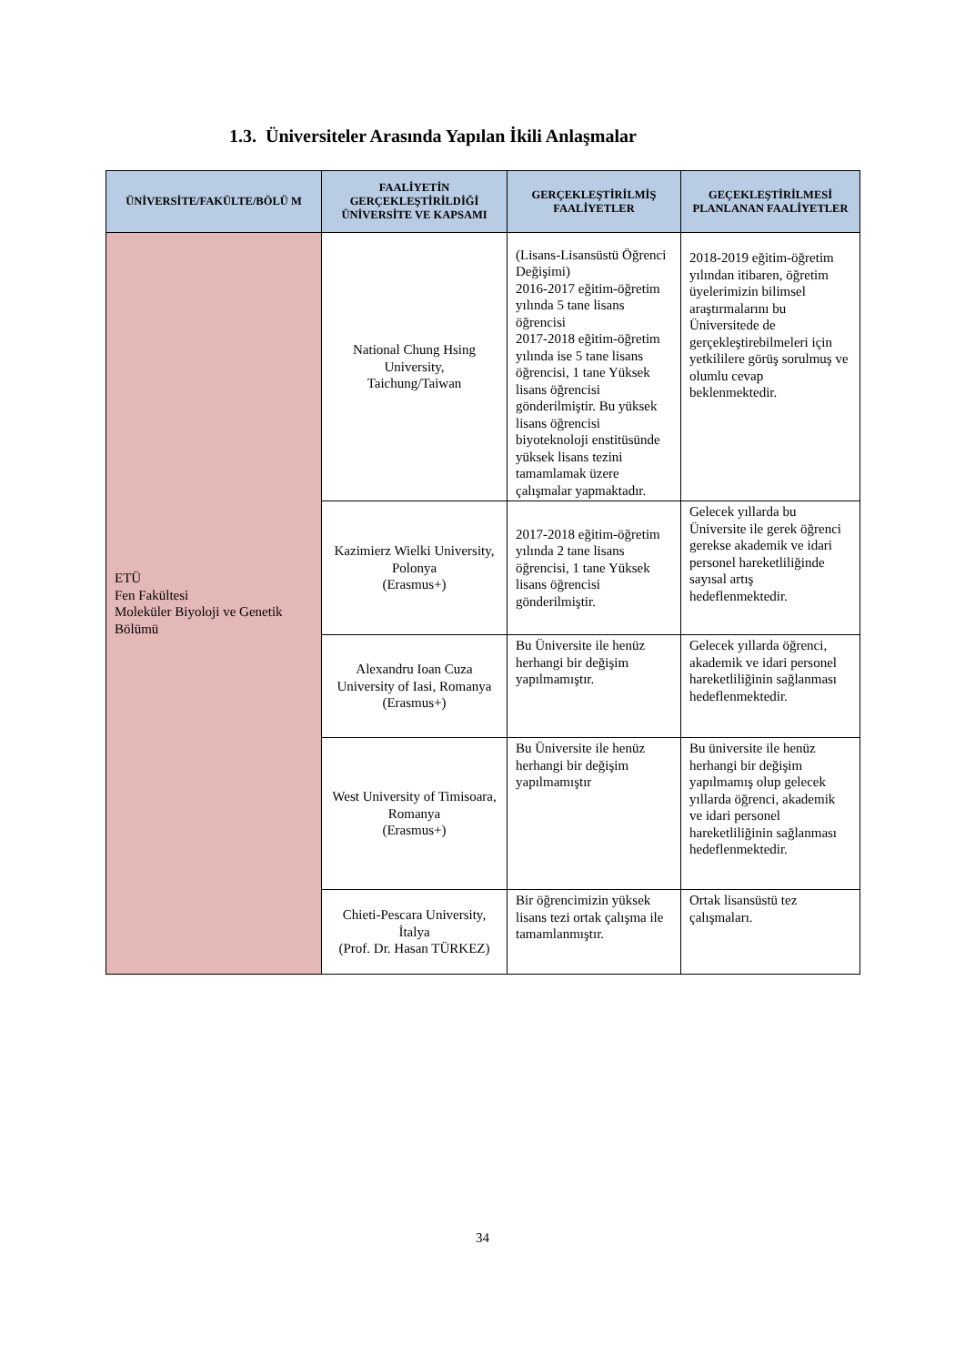1.3. Üniversiteler Arasında Yapılan İkili Anlaşmalar
| ÜNİVERSİTE/FAKÜLTE/BÖLÜ M | FAALİYETİN GERÇEKLEŞTİRİLDİĞİ ÜNİVERSİTE VE KAPSAMI | GERÇEKLEŞTİRİLMİŞ FAALİYETLER | GEÇEKLEŞTİRİLMESİ PLANLANAN FAALİYETLER |
| --- | --- | --- | --- |
| ETÜ Fen Fakültesi Moleküler Biyoloji ve Genetik Bölümü | National Chung Hsing University, Taichung/Taiwan | (Lisans-Lisansüstü Öğrenci Değişimi) 2016-2017 eğitim-öğretim yılında 5 tane lisans öğrencisi 2017-2018 eğitim-öğretim yılında ise 5 tane lisans öğrencisi, 1 tane Yüksek lisans öğrencisi gönderilmiştir. Bu yüksek lisans öğrencisi biyoteknoloji enstitüsünde yüksek lisans tezini tamamlamak üzere çalışmalar yapmaktadır. | 2018-2019 eğitim-öğretim yılından itibaren, öğretim üyelerimizin bilimsel araştırmalarını bu Üniversitede de gerçekleştirebilmeleri için yetkililere görüş sorulmuş ve olumlu cevap beklenmektedir. |
| | Kazimierz Wielki University, Polonya (Erasmus+) | 2017-2018 eğitim-öğretim yılında 2 tane lisans öğrencisi, 1 tane Yüksek lisans öğrencisi gönderilmiştir. | Gelecek yıllarda bu Üniversite ile gerek öğrenci gerekse akademik ve idari personel hareketliliğinde sayısal artış hedeflenmektedir. |
| | Alexandru Ioan Cuza University of Iasi, Romanya (Erasmus+) | Bu Üniversite ile henüz herhangi bir değişim yapılmamıştır. | Gelecek yıllarda öğrenci, akademik ve idari personel hareketliliğinin sağlanması hedeflenmektedir. |
| | West University of Timisoara, Romanya (Erasmus+) | Bu Üniversite ile henüz herhangi bir değişim yapılmamıştır | Bu üniversite ile henüz herhangi bir değişim yapılmamış olup gelecek yıllarda öğrenci, akademik ve idari personel hareketliliğinin sağlanması hedeflenmektedir. |
| | Chieti-Pescara University, İtalya (Prof. Dr. Hasan TÜRKEZ) | Bir öğrencimizin yüksek lisans tezi ortak çalışma ile tamamlanmıştır. | Ortak lisansüstü tez çalışmaları. |
34